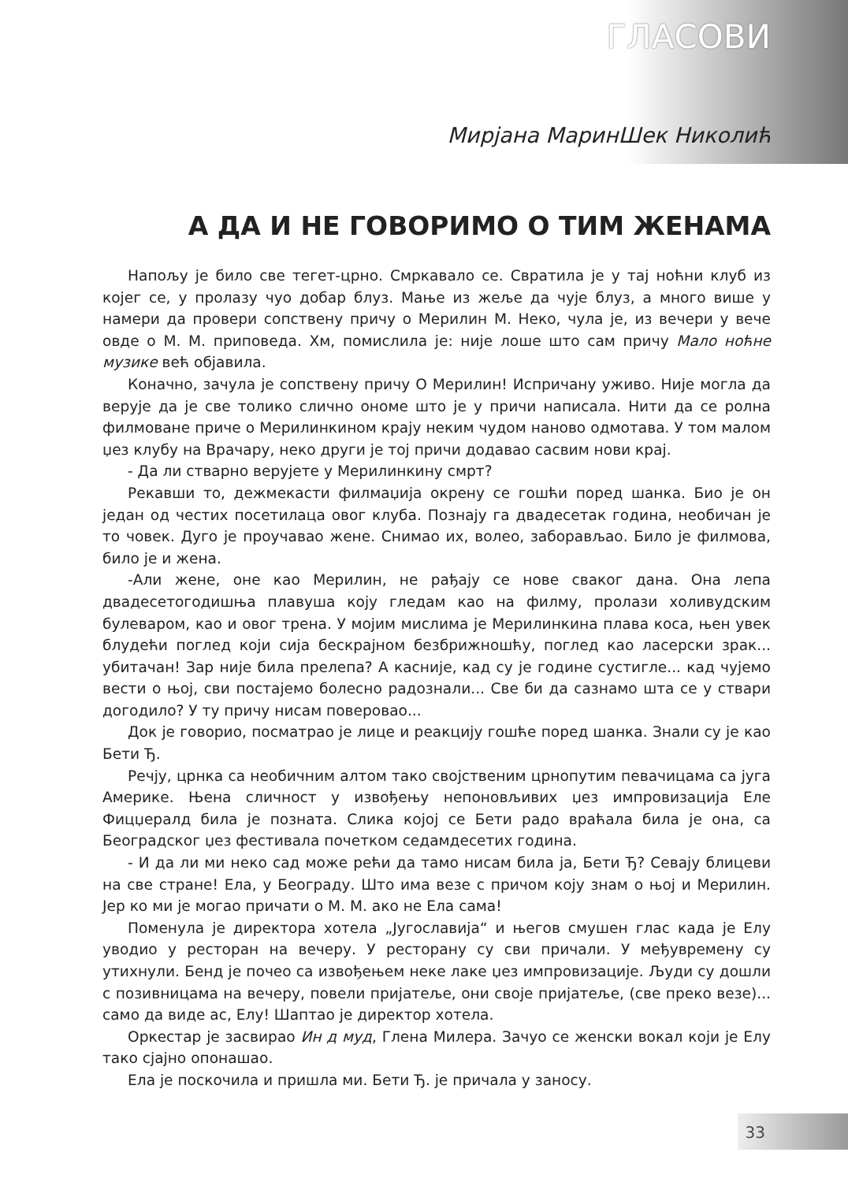ГЛАСОВИ
Мирјана МаринШек Николић
А ДА И НЕ ГОВОРИМО О ТИМ ЖЕНАМА
Напољу је било све тегет-црно. Смркавало се. Свратила је у тај ноћни клуб из којег се, у пролазу чуо добар блуз. Мање из жеље да чује блуз, а много више у намери да провери сопствену причу о Мерилин М. Неко, чула је, из вечери у вече овде о М. М. приповеда. Хм, помислила је: није лоше што сам причу Мало ноћне музике већ објавила.
Коначно, зачула је сопствену причу О Мерилин! Испричану уживо. Није могла да верује да је све толико слично ономе што је у причи написала. Нити да се ролна филмоване приче о Мерилинкином крају неким чудом наново одмотава. У том малом џез клубу на Врачару, неко други је тој причи додавао сасвим нови крај.
- Да ли стварно верујете у Мерилинкину смрт?
Рекавши то, дежмекасти филмаџија окрену се гошћи поред шанка. Био је он један од честих посетилаца овог клуба. Познају га двадесетак година, необичан је то човек. Дуго је проучавао жене. Снимао их, волео, заборављао. Било је филмова, било је и жена.
-Али жене, оне као Мерилин, не рађају се нове сваког дана. Она лепа двадесетогодишња плавуша коју гледам као на филму, пролази холивудским булеваром, као и овог трена. У мојим мислима је Мерилинкина плава коса, њен увек блудећи поглед који сија бескрајном безбрижношћу, поглед као ласерски зрак... убитачан! Зар није била прелепа? А касније, кад су је године сустигле... кад чујемо вести о њој, сви постајемо болесно радознали... Све би да сазнамо шта се у ствари догодило? У ту причу нисам поверовао...
Док је говорио, посматрао је лице и реакцију гошће поред шанка. Знали су је као Бети Ђ.
Речју, црнка са необичним алтом тако својственим црнопутим певачицама са југа Америке. Њена сличност у извођењу непоновљивих џез импровизација Еле Фицџералд била је позната. Слика којој се Бети радо враћала била је она, са Београдског џез фестивала почетком седамдесетих година.
- И да ли ми неко сад може рећи да тамо нисам била ја, Бети Ђ? Севају блицеви на све стране! Ела, у Београду. Што има везе с причом коју знам о њој и Мерилин. Јер ко ми је могао причати о М. М. ако не Ела сама!
Поменула је директора хотела „Југославија“ и његов смушен глас када је Елу уводио у ресторан на вечеру. У ресторану су сви причали. У међувремену су утихнули. Бенд је почео са извођењем неке лаке џез импровизације. Људи су дошли с позивницама на вечеру, повели пријатеље, они своје пријатеље, (све преко везе)... само да виде ас, Елу! Шаптао је директор хотела.
Оркестар је засвирао Ин д муд, Глена Милера. Зачуо се женски вокал који је Елу тако сјајно опонашао.
Ела је поскочила и пришла ми. Бети Ђ. је причала у заносу.
33